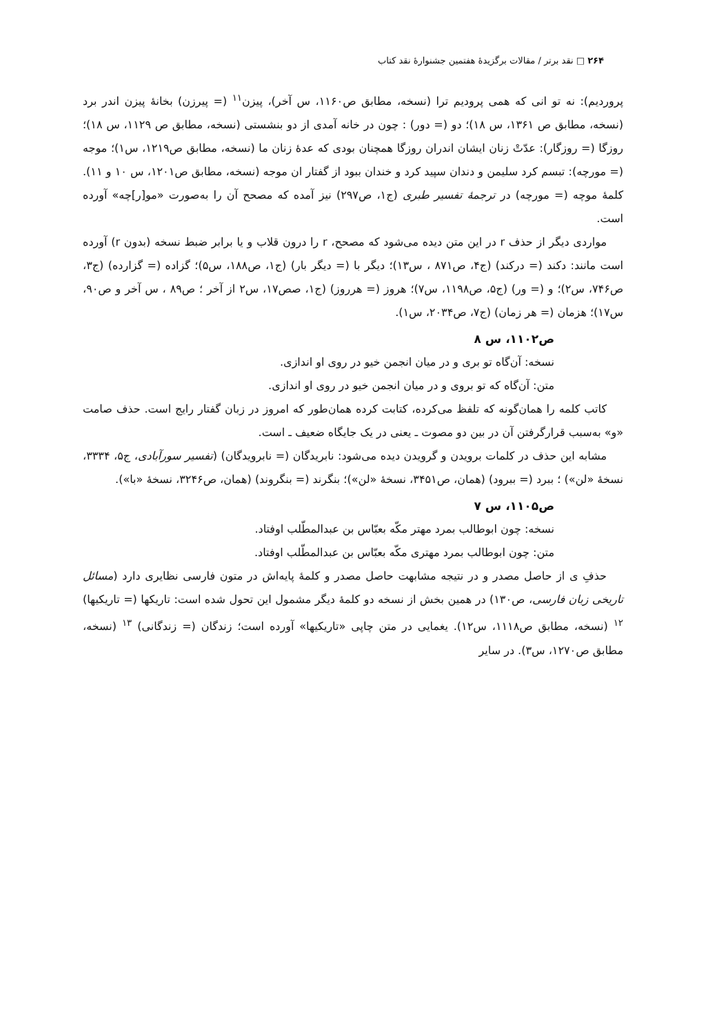۲۶۴ □ نقد برتر / مقالات برگزیدهٔ هفتمین جشنوارهٔ نقد کتاب
پروردیم): نه تو انی که همی پرودیم ترا (نسخه، مطابق ص۱۱۶۰، س آخر)، پیزن<sup>۱۱</sup> (= پیرزن) بخانهٔ پیزن اندر برد (نسخه، مطابق ص ۱۳۶۱، س ۱۸)؛ دو (= دور) : چون در خانه آمدی از دو بنشستی (نسخه، مطابق ص ۱۱۲۹، س ۱۸)؛ روزگا (= روزگار): عدّتْ زنان ایشان اندران روزگا همچنان بودی که عدهٔ زنان ما (نسخه، مطابق ص۱۲۱۹، س۱)؛ موجه (= مورچه): تبسم کرد سلیمن و دندان سپید کرد و خندان ببود از گفتار ان موجه (نسخه، مطابق ص۱۲۰۱، س ۱۰ و ۱۱). کلمهٔ موچه (= مورچه) در ترجمهٔ تفسیر طبری (ج۱، ص۲۹۷) نیز آمده که مصحح آن را به‌صورت «مو[ر]چه» آورده است.
مواردی دیگر از حذف r در این متن دیده می‌شود که مصحح، r را درون قلاب و یا برابر ضبط نسخه (بدون r) آورده است مانند: دکند (= درکند) (ج۴، ص۸۷۱ ، س۱۳)؛ دیگر با (= دیگر بار) (ج۱، ص۱۸۸، س۵)؛ گزاده (= گزارده) (ج۳، ص۷۴۶، س۲)؛ و (= ور) (ج۵، ص۱۱۹۸، س۷)؛ هروز (= هرروز) (ج۱، صص۱۷، س۲ از آخر ؛ ص۸۹ ، س آخر و ص۹۰، س۱۷)؛ هزمان (= هر زمان) (ج۷، ص۲۰۳۴، س۱).
ص۱۱۰۲، س ۸
نسخه: آن‌گاه تو بری و در میان انجمن خیو در روی او اندازی.
متن: آن‌گاه که تو بروی و در میان انجمن خیو در روی او اندازی.
کاتب کلمه را همان‌گونه که تلفظ می‌کرده، کتابت کرده همان‌طور که امروز در زبان گفتار رایج است. حذف صامت «و» به‌سبب قرارگرفتن آن در بین دو مصوت ـ یعنی در یک جایگاه ضعیف ـ است.
مشابه این حذف در کلمات برویدن و گرویدن دیده می‌شود: نابریدگان (= نابرویدگان) (تفسیر سورآبادی، ج۵، ۳۳۳۴، نسخهٔ «لن») ؛ ببرد (= ببرود) (همان، ص۳۴۵۱، نسخهٔ «لن»)؛ بنگرند (= بنگروند) (همان، ص۳۲۴۶، نسخهٔ «با»).
ص۱۱۰۵، س ۷
نسخه: چون ابوطالب بمرد مهتر مکّه بعبّاس بن عبدالمطّلب اوفتاد.
متن: چون ابوطالب بمرد مهتری مکّه بعبّاس بن عبدالمطّلب اوفتاد.
حذفِ ی از حاصل مصدر و در نتیجه مشابهت حاصل مصدر و کلمهٔ پایه‌اش در متون فارسی نظایری دارد (مسائل تاریخی زبان فارسی، ص۱۳۰) در همین بخش از نسخه دو کلمهٔ دیگر مشمول این تحول شده است: تاریکها (= تاریکیها) <sup>۱۲</sup> (نسخه، مطابق ص۱۱۱۸، س۱۲). یغمایی در متن چاپی «تاریکیها» آورده است؛ زندگان (= زندگانی) <sup>۱۳</sup> (نسخه، مطابق ص۱۲۷۰، س۳). در سایر